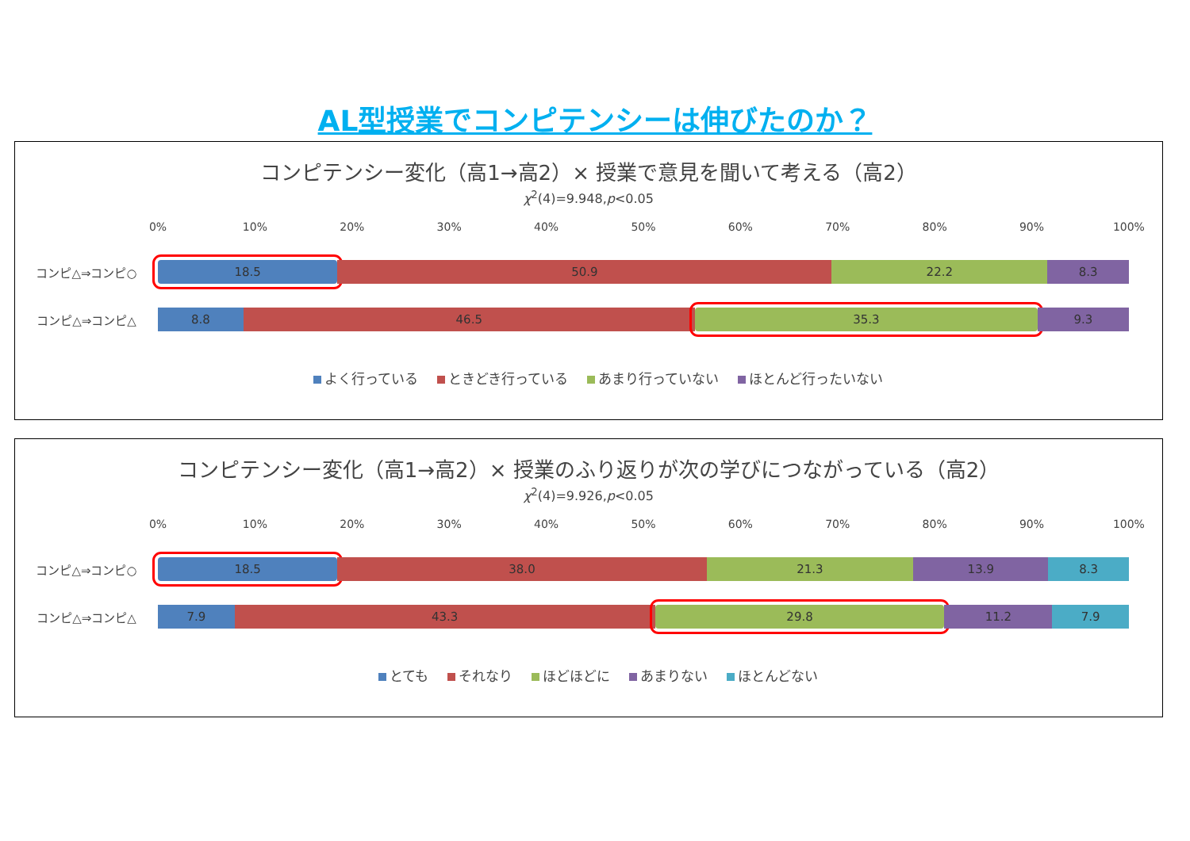AL型授業でコンピテンシーは伸びたのか？
コンピテンシー変化（高1→高2）× 授業で意見を聞いて考える（高2）
χ<sup>2</sup>(4)=9.948,p<0.05
0% 10% 20% 30% 40% 50% 60% 70% 80% 90% 100%
コンピ△⇒コンピ○
18.5 50.9 22.2 8.3
コンピ△⇒コンピ△
8.8 46.5 35.3 9.3
よく行っている ときどき行っている あまり行っていない ほとんど行ったいない
コンピテンシー変化（高1→高2）× 授業のふり返りが次の学びにつながっている（高2）
χ<sup>2</sup>(4)=9.926,p<0.05
0% 10% 20% 30% 40% 50% 60% 70% 80% 90% 100%
コンピ△⇒コンピ○
18.5 38.0 21.3 13.9 8.3
コンピ△⇒コンピ△
7.9 43.3 29.8 11.2 7.9
とても それなり ほどほどに あまりない ほとんどない